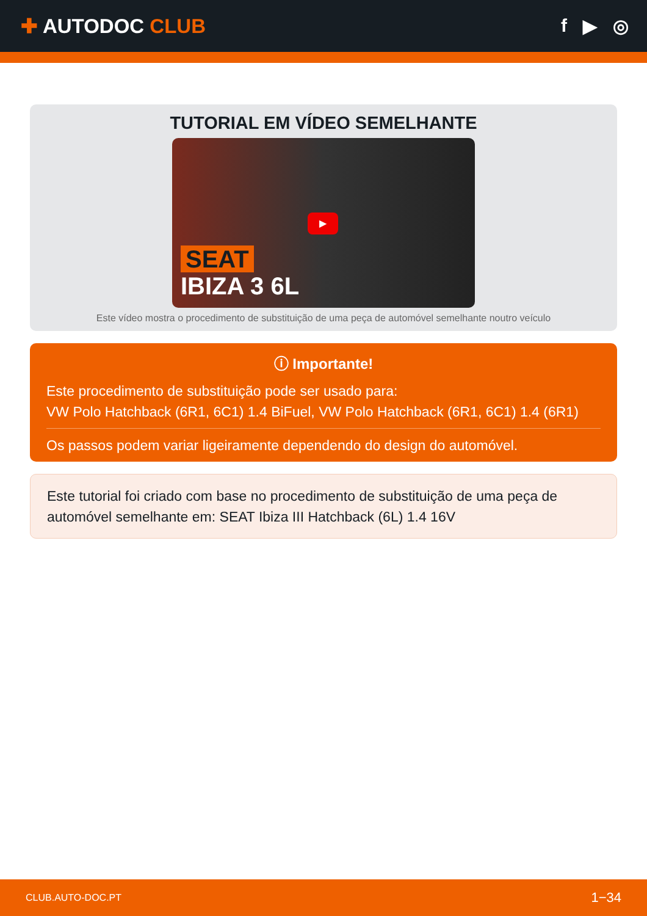✚ AUTODOC CLUB f ▶ ◎
TUTORIAL EM VÍDEO SEMELHANTE
▶
SEAT
IBIZA 3 6L
Este vídeo mostra o procedimento de substituição de uma peça de automóvel semelhante noutro veículo
ⓘ Importante!
Este procedimento de substituição pode ser usado para:
VW Polo Hatchback (6R1, 6C1) 1.4 BiFuel, VW Polo Hatchback (6R1, 6C1) 1.4 (6R1)
Os passos podem variar ligeiramente dependendo do design do automóvel.
Este tutorial foi criado com base no procedimento de substituição de uma peça de automóvel semelhante em: SEAT Ibiza III Hatchback (6L) 1.4 16V
CLUB.AUTO-DOC.PT 1−34